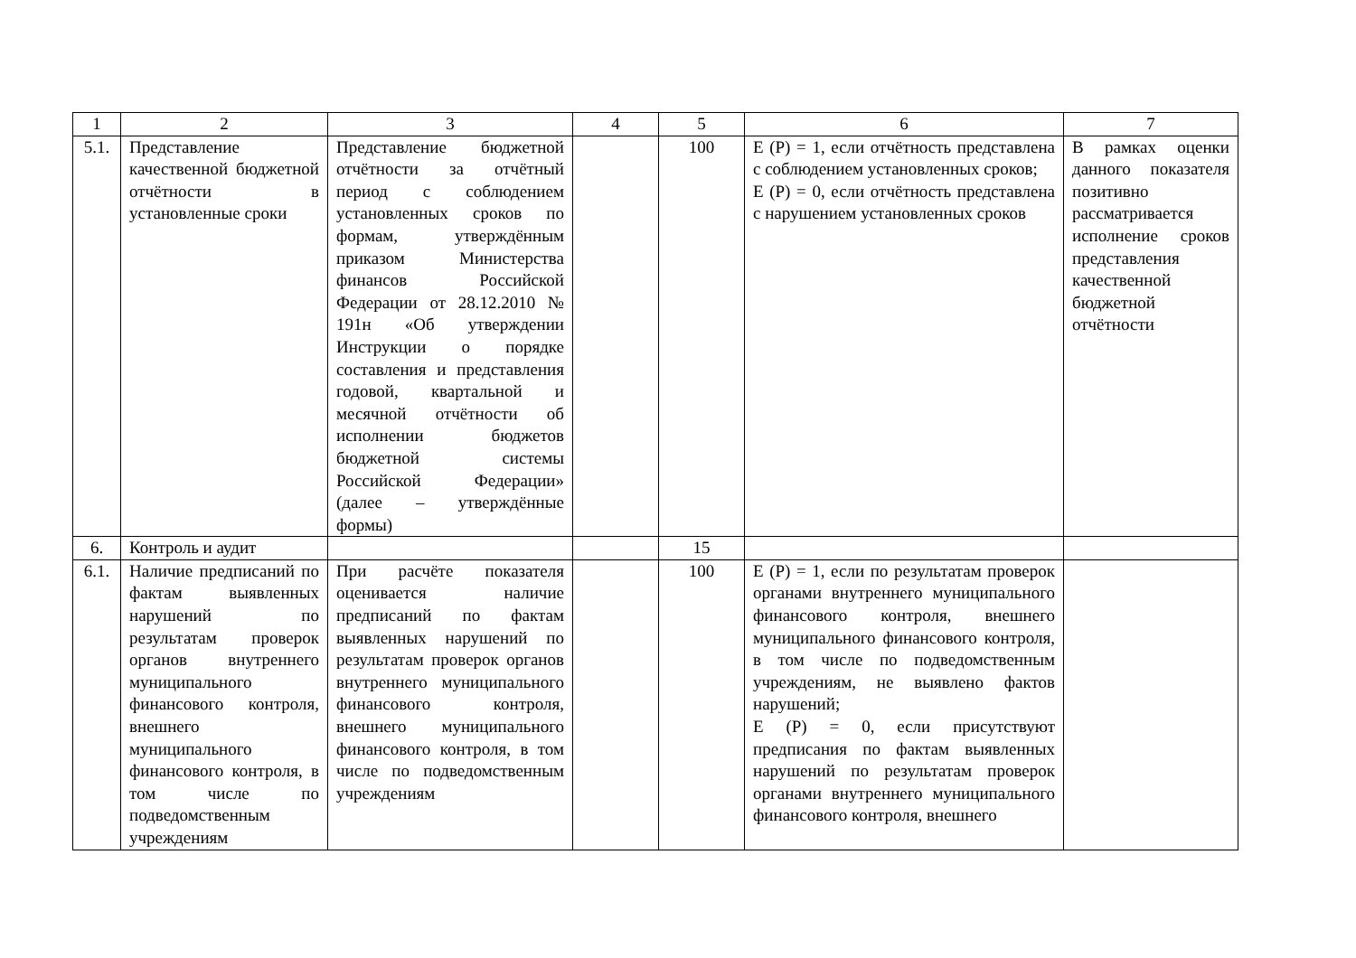| 1 | 2 | 3 | 4 | 5 | 6 | 7 |
| --- | --- | --- | --- | --- | --- | --- |
| 5.1. | Представление качественной бюджетной отчётности в установленные сроки | Представление бюджетной отчётности за отчётный период с соблюдением установленных сроков по формам, утверждённым приказом Министерства финансов Российской Федерации от 28.12.2010 № 191н «Об утверждении Инструкции о порядке составления и представления годовой, квартальной и месячной отчётности об исполнении бюджетов бюджетной системы Российской Федерации» (далее – утверждённые формы) | | 100 | E (P) = 1, если отчётность представлена с соблюдением установленных сроков; E (P) = 0, если отчётность представлена с нарушением установленных сроков | В рамках оценки данного показателя позитивно рассматривается исполнение сроков представления качественной бюджетной отчётности |
| 6. | Контроль и аудит | | | 15 | | |
| 6.1. | Наличие предписаний по фактам выявленных нарушений по результатам проверок органов внутреннего муниципального финансового контроля, внешнего муниципального финансового контроля, в том числе по подведомственным учреждениям | При расчёте показателя оценивается наличие предписаний по фактам выявленных нарушений по результатам проверок органов внутреннего муниципального финансового контроля, внешнего муниципального финансового контроля, в том числе по подведомственным учреждениям | | 100 | E (P) = 1, если по результатам проверок органами внутреннего муниципального финансового контроля, внешнего муниципального финансового контроля, в том числе по подведомственным учреждениям, не выявлено фактов нарушений; E (P) = 0, если присутствуют предписания по фактам выявленных нарушений по результатам проверок органами внутреннего муниципального финансового контроля, внешнего | |